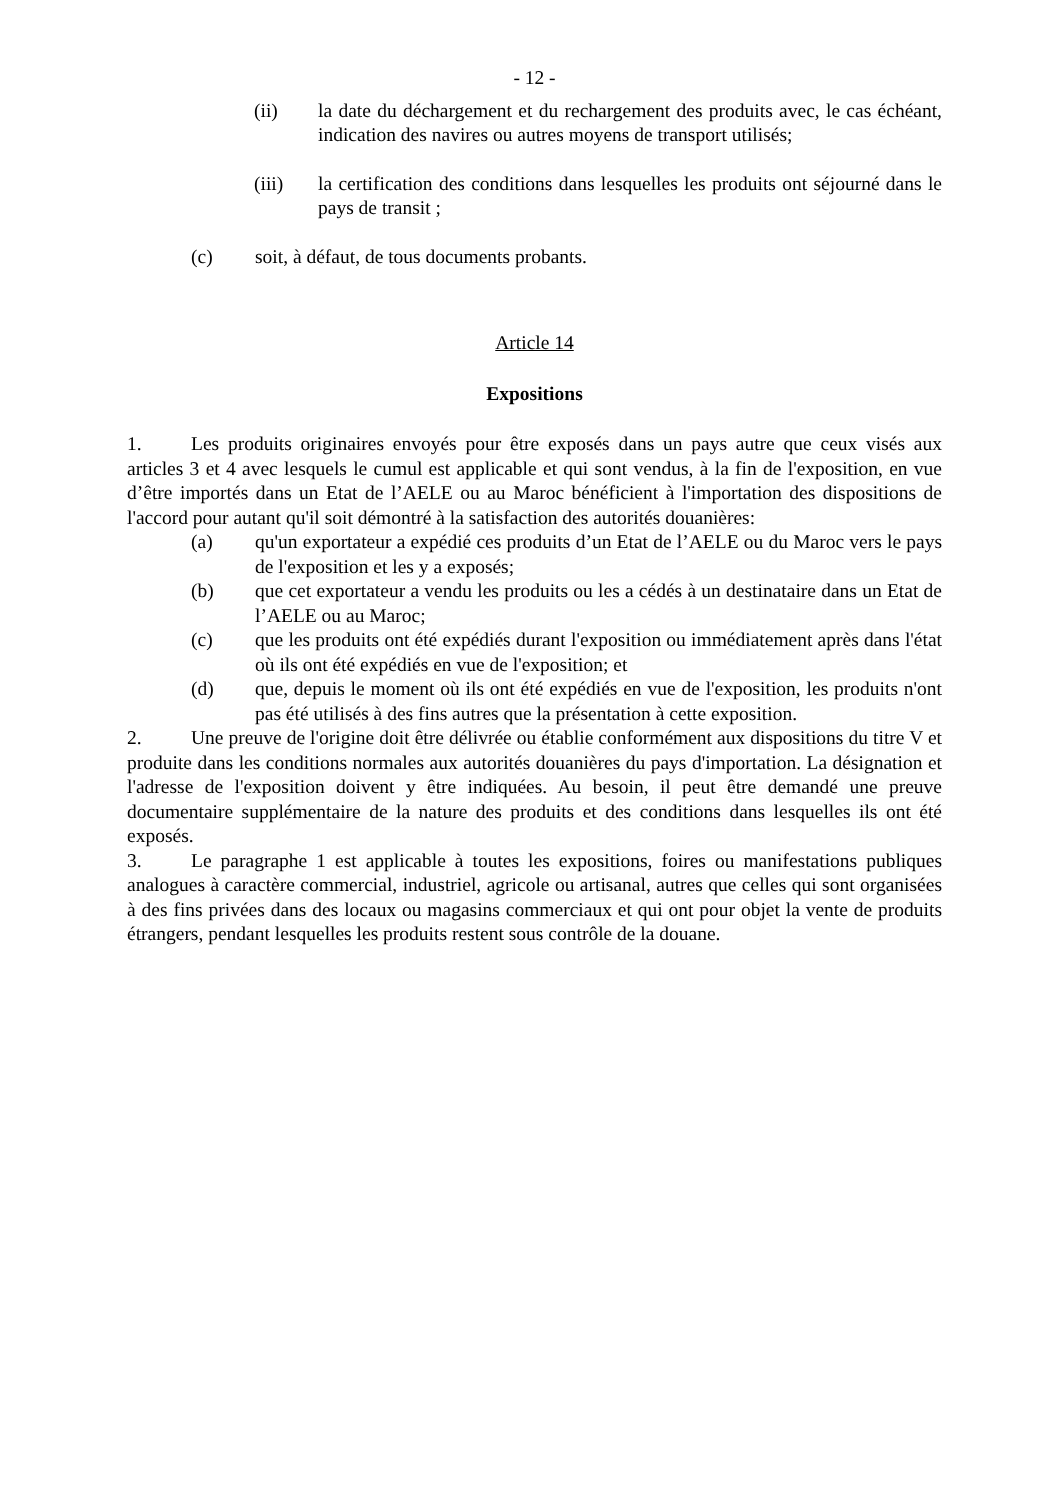- 12 -
(ii) la date du déchargement et du rechargement des produits avec, le cas échéant, indication des navires ou autres moyens de transport utilisés;
(iii) la certification des conditions dans lesquelles les produits ont séjourné dans le pays de transit ;
(c) soit, à défaut, de tous documents probants.
Article 14
Expositions
1. Les produits originaires envoyés pour être exposés dans un pays autre que ceux visés aux articles 3 et 4 avec lesquels le cumul est applicable et qui sont vendus, à la fin de l'exposition, en vue d’être importés dans un Etat de l’AELE ou au Maroc bénéficient à l'importation des dispositions de l'accord pour autant qu'il soit démontré à la satisfaction des autorités douanières:
(a) qu'un exportateur a expédié ces produits d’un Etat de l’AELE ou du Maroc vers le pays de l'exposition et les y a exposés;
(b) que cet exportateur a vendu les produits ou les a cédés à un destinataire dans un Etat de l’AELE ou au Maroc;
(c) que les produits ont été expédiés durant l'exposition ou immédiatement après dans l'état où ils ont été expédiés en vue de l'exposition; et
(d) que, depuis le moment où ils ont été expédiés en vue de l'exposition, les produits n'ont pas été utilisés à des fins autres que la présentation à cette exposition.
2. Une preuve de l'origine doit être délivrée ou établie conformément aux dispositions du titre V et produite dans les conditions normales aux autorités douanières du pays d'importation. La désignation et l'adresse de l'exposition doivent y être indiquées. Au besoin, il peut être demandé une preuve documentaire supplémentaire de la nature des produits et des conditions dans lesquelles ils ont été exposés.
3. Le paragraphe 1 est applicable à toutes les expositions, foires ou manifestations publiques analogues à caractère commercial, industriel, agricole ou artisanal, autres que celles qui sont organisées à des fins privées dans des locaux ou magasins commerciaux et qui ont pour objet la vente de produits étrangers, pendant lesquelles les produits restent sous contrôle de la douane.